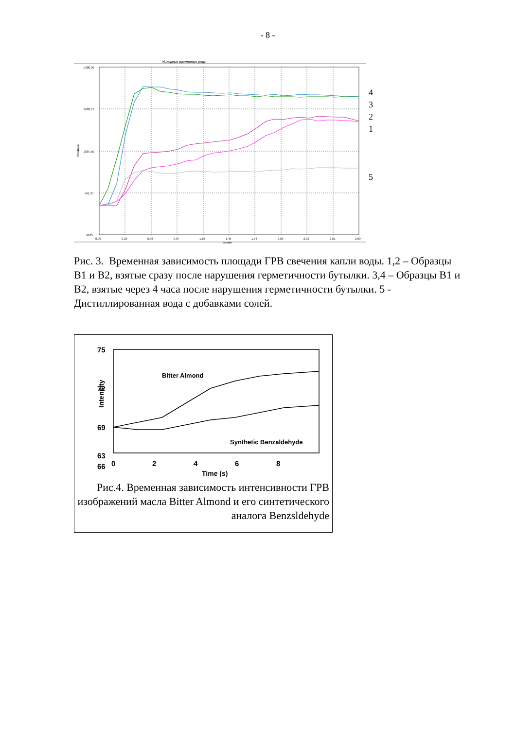- 8 -
Исходные временные ряды
5280,00
3683,75
2087,50
491,25
-1105
4
3
2
1
5
0,00
0,29
0,58
0,87
1,16
1,45
1,74
2,03
2,32
2,61
2,90
Время
Площадь
Рис. 3. Временная зависимость площади ГРВ свечения капли воды. 1,2 – Образцы B1 и B2, взятые сразу после нарушения герметичности бутылки. 3,4 – Образцы B1 и B2, взятые через 4 часа после нарушения герметичности бутылки. 5 - Дистиллированная вода с добавками солей.
75
72
69
66
63
Intensity
Bitter Almond
Synthetic Benzaldehyde
0
2
4
6
8
Time (s)
Рис.4. Временная зависимость интенсивности ГРВ изображений масла Bitter Almond и его синтетического аналога Benzsldehyde